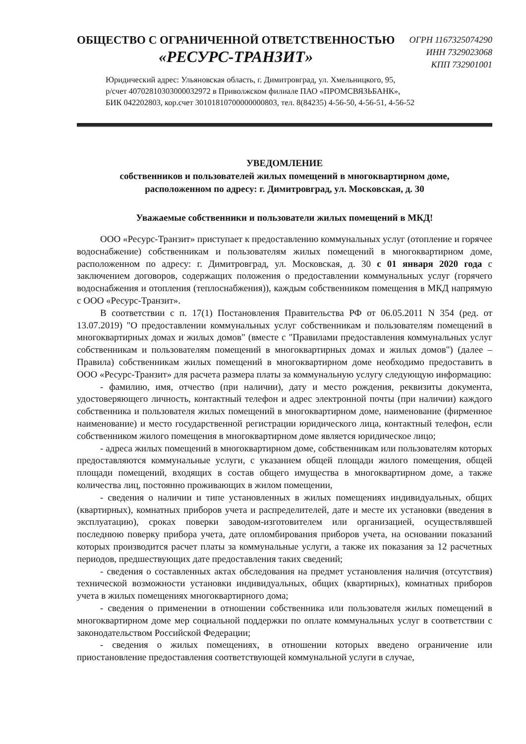ОБЩЕСТВО С ОГРАНИЧЕННОЙ ОТВЕТСТВЕННОСТЬЮ
«РЕСУРС-ТРАНЗИТ»
ОГРН 1167325074290
ИНН 7329023068
КПП 732901001
Юридический адрес: Ульяновская область, г. Димитровград, ул. Хмельницкого, 95,
р/счет 40702810303000032972 в Приволжском филиале ПАО «ПРОМСВЯЗЬБАНК»,
БИК 042202803, кор.счет 30101810700000000803, тел. 8(84235) 4-56-50, 4-56-51, 4-56-52
УВЕДОМЛЕНИЕ
собственников и пользователей жилых помещений в многоквартирном доме,
расположенном по адресу: г. Димитровград, ул. Московская, д. 30
Уважаемые собственники и пользователи жилых помещений в МКД!
ООО «Ресурс-Транзит» приступает к предоставлению коммунальных услуг (отопление и горячее водоснабжение) собственникам и пользователям жилых помещений в многоквартирном доме, расположенном по адресу: г. Димитровград, ул. Московская, д. 30 с 01 января 2020 года с заключением договоров, содержащих положения о предоставлении коммунальных услуг (горячего водоснабжения и отопления (теплоснабжения)), каждым собственником помещения в МКД напрямую с ООО «Ресурс-Транзит».
В соответствии с п. 17(1) Постановления Правительства РФ от 06.05.2011 N 354 (ред. от 13.07.2019) "О предоставлении коммунальных услуг собственникам и пользователям помещений в многоквартирных домах и жилых домов" (вместе с "Правилами предоставления коммунальных услуг собственникам и пользователям помещений в многоквартирных домах и жилых домов") (далее – Правила) собственникам жилых помещений в многоквартирном доме необходимо предоставить в ООО «Ресурс-Транзит» для расчета размера платы за коммунальную услугу следующую информацию:
- фамилию, имя, отчество (при наличии), дату и место рождения, реквизиты документа, удостоверяющего личность, контактный телефон и адрес электронной почты (при наличии) каждого собственника и пользователя жилых помещений в многоквартирном доме, наименование (фирменное наименование) и место государственной регистрации юридического лица, контактный телефон, если собственником жилого помещения в многоквартирном доме является юридическое лицо;
- адреса жилых помещений в многоквартирном доме, собственникам или пользователям которых предоставляются коммунальные услуги, с указанием общей площади жилого помещения, общей площади помещений, входящих в состав общего имущества в многоквартирном доме, а также количества лиц, постоянно проживающих в жилом помещении,
- сведения о наличии и типе установленных в жилых помещениях индивидуальных, общих (квартирных), комнатных приборов учета и распределителей, дате и месте их установки (введения в эксплуатацию), сроках поверки заводом-изготовителем или организацией, осуществлявшей последнюю поверку прибора учета, дате опломбирования приборов учета, на основании показаний которых производится расчет платы за коммунальные услуги, а также их показания за 12 расчетных периодов, предшествующих дате предоставления таких сведений;
- сведения о составленных актах обследования на предмет установления наличия (отсутствия) технической возможности установки индивидуальных, общих (квартирных), комнатных приборов учета в жилых помещениях многоквартирного дома;
- сведения о применении в отношении собственника или пользователя жилых помещений в многоквартирном доме мер социальной поддержки по оплате коммунальных услуг в соответствии с законодательством Российской Федерации;
- сведения о жилых помещениях, в отношении которых введено ограничение или приостановление предоставления соответствующей коммунальной услуги в случае,